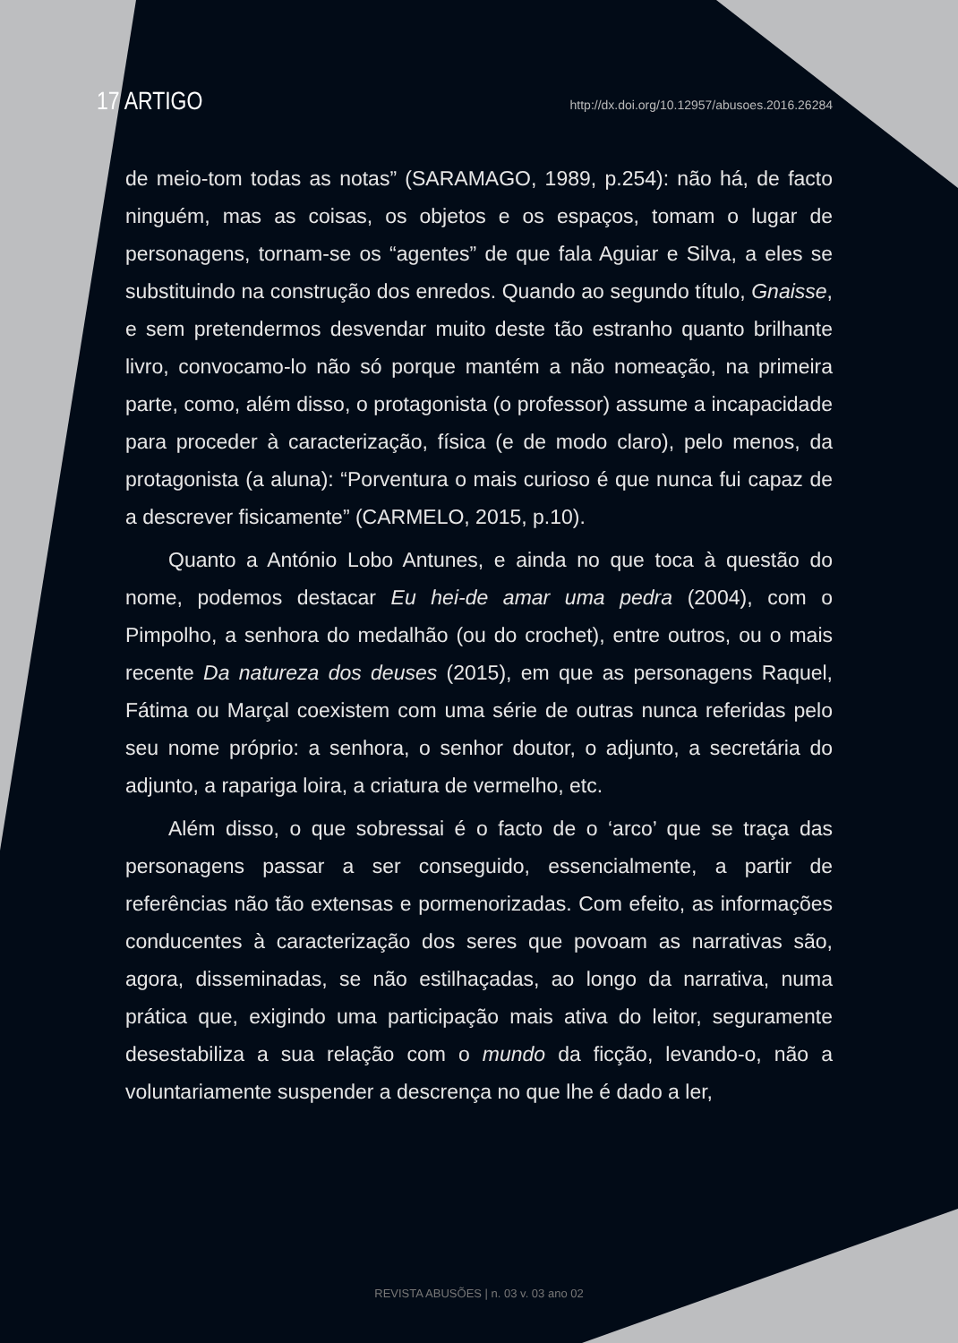17 ARTIGO http://dx.doi.org/10.12957/abusoes.2016.26284
de meio-tom todas as notas” (SARAMAGO, 1989, p.254): não há, de facto ninguém, mas as coisas, os objetos e os espaços, tomam o lugar de personagens, tornam-se os “agentes” de que fala Aguiar e Silva, a eles se substituindo na construção dos enredos. Quando ao segundo título, Gnaisse, e sem pretendermos desvendar muito deste tão estranho quanto brilhante livro, convocamo-lo não só porque mantém a não nomeação, na primeira parte, como, além disso, o protagonista (o professor) assume a incapacidade para proceder à caracterização, física (e de modo claro), pelo menos, da protagonista (a aluna): “Porventura o mais curioso é que nunca fui capaz de a descrever fisicamente” (CARMELO, 2015, p.10).
Quanto a António Lobo Antunes, e ainda no que toca à questão do nome, podemos destacar Eu hei-de amar uma pedra (2004), com o Pimpolho, a senhora do medalhão (ou do crochet), entre outros, ou o mais recente Da natureza dos deuses (2015), em que as personagens Raquel, Fátima ou Marçal coexistem com uma série de outras nunca referidas pelo seu nome próprio: a senhora, o senhor doutor, o adjunto, a secretária do adjunto, a rapariga loira, a criatura de vermelho, etc.
Além disso, o que sobressai é o facto de o ‘arco’ que se traça das personagens passar a ser conseguido, essencialmente, a partir de referências não tão extensas e pormenorizadas. Com efeito, as informações conducentes à caracterização dos seres que povoam as narrativas são, agora, disseminadas, se não estilhaçadas, ao longo da narrativa, numa prática que, exigindo uma participação mais ativa do leitor, seguramente desestabiliza a sua relação com o mundo da ficção, levando-o, não a voluntariamente suspender a descrença no que lhe é dado a ler,
REVISTA ABUSÕES | n. 03 v. 03 ano 02